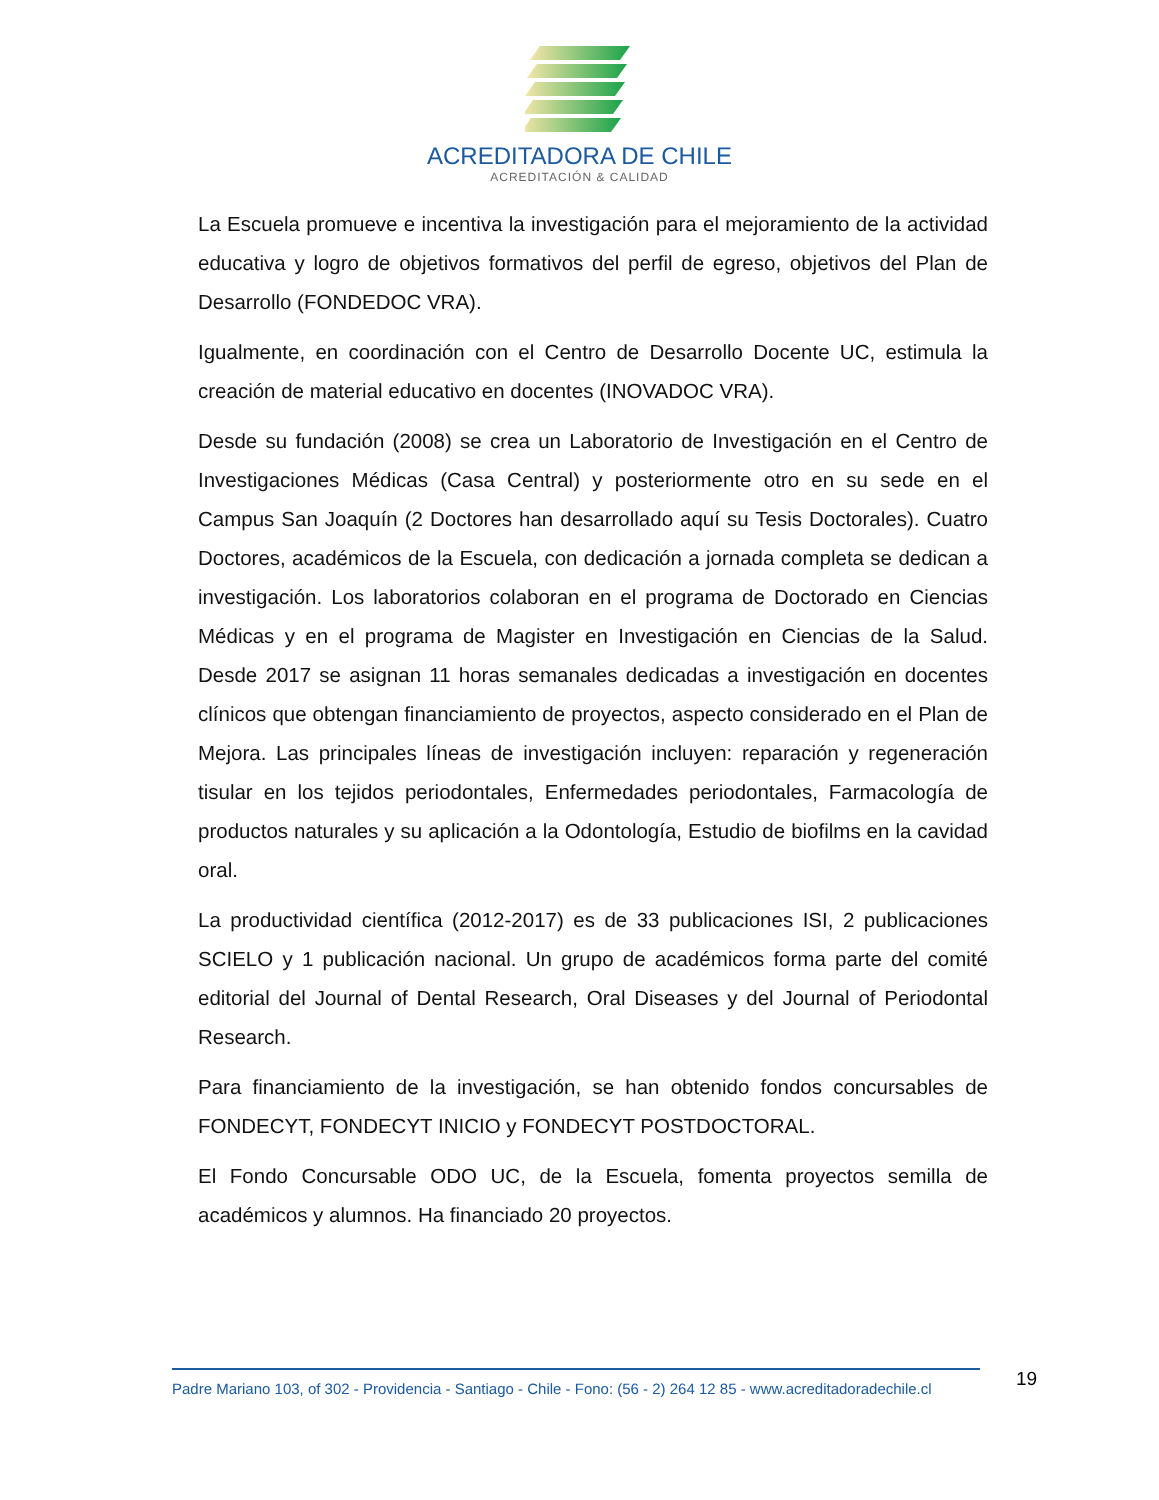ACREDITADORA DE CHILE
ACREDITACIÓN & CALIDAD
La Escuela promueve e incentiva la investigación para el mejoramiento de la actividad educativa y logro de objetivos formativos del perfil de egreso, objetivos del Plan de Desarrollo (FONDEDOC VRA).
Igualmente, en coordinación con el Centro de Desarrollo Docente UC, estimula la creación de material educativo en docentes (INOVADOC VRA).
Desde su fundación (2008) se crea un Laboratorio de Investigación en el Centro de Investigaciones Médicas (Casa Central) y posteriormente otro en su sede en el Campus San Joaquín (2 Doctores han desarrollado aquí su Tesis Doctorales). Cuatro Doctores, académicos de la Escuela, con dedicación a jornada completa se dedican a investigación. Los laboratorios colaboran en el programa de Doctorado en Ciencias Médicas y en el programa de Magister en Investigación en Ciencias de la Salud. Desde 2017 se asignan 11 horas semanales dedicadas a investigación en docentes clínicos que obtengan financiamiento de proyectos, aspecto considerado en el Plan de Mejora. Las principales líneas de investigación incluyen: reparación y regeneración tisular en los tejidos periodontales, Enfermedades periodontales, Farmacología de productos naturales y su aplicación a la Odontología, Estudio de biofilms en la cavidad oral.
La productividad científica (2012-2017) es de 33 publicaciones ISI, 2 publicaciones SCIELO y 1 publicación nacional. Un grupo de académicos forma parte del comité editorial del Journal of Dental Research, Oral Diseases y del Journal of Periodontal Research.
Para financiamiento de la investigación, se han obtenido fondos concursables de FONDECYT, FONDECYT INICIO y FONDECYT POSTDOCTORAL.
El Fondo Concursable ODO UC, de la Escuela, fomenta proyectos semilla de académicos y alumnos. Ha financiado 20 proyectos.
Padre Mariano 103, of 302 - Providencia - Santiago - Chile - Fono: (56 - 2) 264 12 85 - www.acreditadoradechile.cl
19